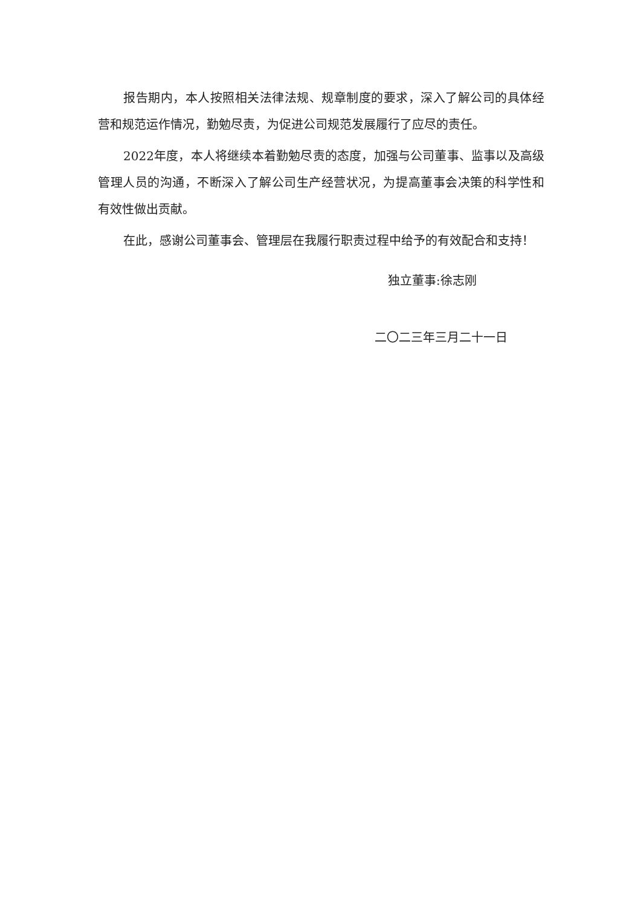报告期内，本人按照相关法律法规、规章制度的要求，深入了解公司的具体经营和规范运作情况，勤勉尽责，为促进公司规范发展履行了应尽的责任。
2022年度，本人将继续本着勤勉尽责的态度，加强与公司董事、监事以及高级管理人员的沟通，不断深入了解公司生产经营状况，为提高董事会决策的科学性和有效性做出贡献。
在此，感谢公司董事会、管理层在我履行职责过程中给予的有效配合和支持！
独立董事:徐志刚
二〇二三年三月二十一日